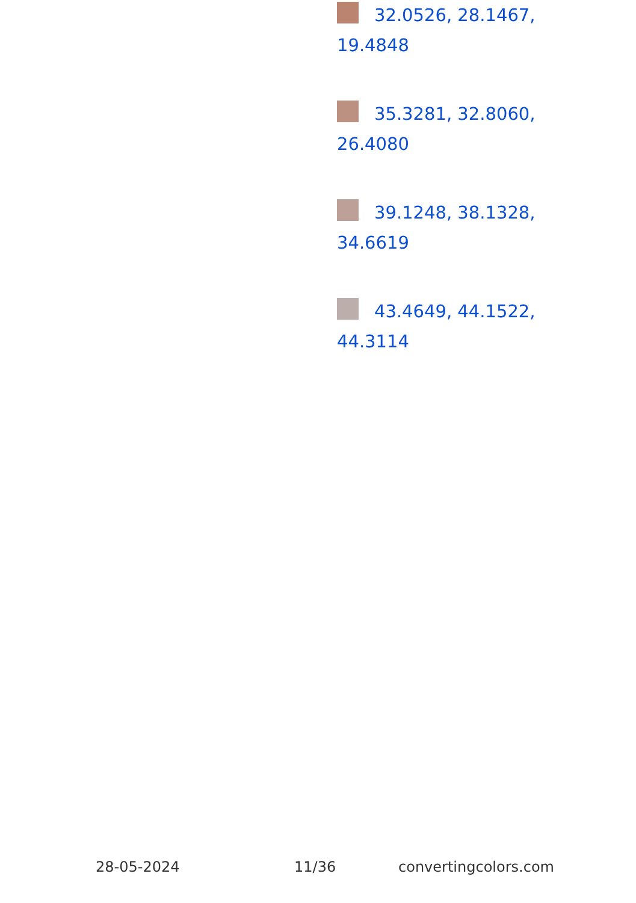32.0526, 28.1467, 19.4848
35.3281, 32.8060, 26.4080
39.1248, 38.1328, 34.6619
43.4649, 44.1522, 44.3114
28-05-2024 11/36 convertingcolors.com